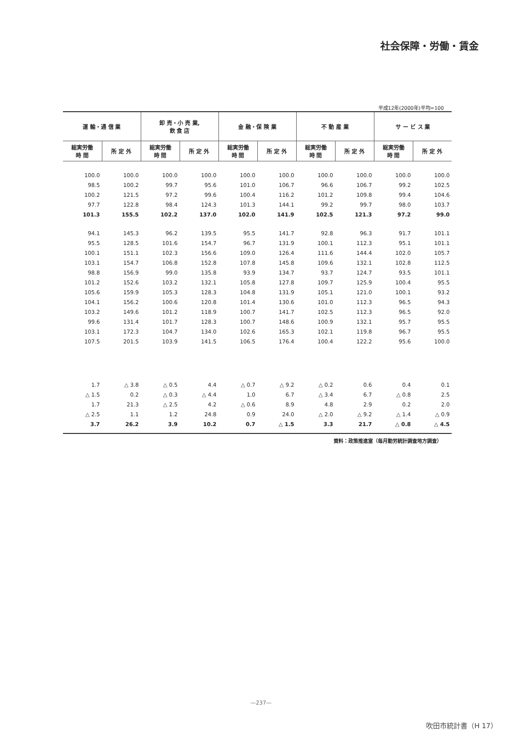社会保障・労働・賃金
平成12年(2000年)平均=100
| 運 輸・通 信 業 | | 卸 売・小 売 業, 飲 食 店 | | 金 融・保 険 業 | | 不 動 産 業 | | サ ー ビ ス 業 | |
| --- | --- | --- | --- | --- | --- | --- | --- | --- | --- |
| 総実労働 時 間 | 所 定 外 | 総実労働 時 間 | 所 定 外 | 総実労働 時 間 | 所 定 外 | 総実労働 時 間 | 所 定 外 | 総実労働 時 間 | 所 定 外 |
| 100.0 | 100.0 | 100.0 | 100.0 | 100.0 | 100.0 | 100.0 | 100.0 | 100.0 | 100.0 |
| 98.5 | 100.2 | 99.7 | 95.6 | 101.0 | 106.7 | 96.6 | 106.7 | 99.2 | 102.5 |
| 100.2 | 121.5 | 97.2 | 99.6 | 100.4 | 116.2 | 101.2 | 109.8 | 99.4 | 104.6 |
| 97.7 | 122.8 | 98.4 | 124.3 | 101.3 | 144.1 | 99.2 | 99.7 | 98.0 | 103.7 |
| 101.3 | 155.5 | 102.2 | 137.0 | 102.0 | 141.9 | 102.5 | 121.3 | 97.2 | 99.0 |
| 94.1 | 145.3 | 96.2 | 139.5 | 95.5 | 141.7 | 92.8 | 96.3 | 91.7 | 101.1 |
| 95.5 | 128.5 | 101.6 | 154.7 | 96.7 | 131.9 | 100.1 | 112.3 | 95.1 | 101.1 |
| 100.1 | 151.1 | 102.3 | 156.6 | 109.0 | 126.4 | 111.6 | 144.4 | 102.0 | 105.7 |
| 103.1 | 154.7 | 106.8 | 152.8 | 107.8 | 145.8 | 109.6 | 132.1 | 102.8 | 112.5 |
| 98.8 | 156.9 | 99.0 | 135.8 | 93.9 | 134.7 | 93.7 | 124.7 | 93.5 | 101.1 |
| 101.2 | 152.6 | 103.2 | 132.1 | 105.8 | 127.8 | 109.7 | 125.9 | 100.4 | 95.5 |
| 105.6 | 159.9 | 105.3 | 128.3 | 104.8 | 131.9 | 105.1 | 121.0 | 100.1 | 93.2 |
| 104.1 | 156.2 | 100.6 | 120.8 | 101.4 | 130.6 | 101.0 | 112.3 | 96.5 | 94.3 |
| 103.2 | 149.6 | 101.2 | 118.9 | 100.7 | 141.7 | 102.5 | 112.3 | 96.5 | 92.0 |
| 99.6 | 131.4 | 101.7 | 128.3 | 100.7 | 148.6 | 100.9 | 132.1 | 95.7 | 95.5 |
| 103.1 | 172.3 | 104.7 | 134.0 | 102.6 | 165.3 | 102.1 | 119.8 | 96.7 | 95.5 |
| 107.5 | 201.5 | 103.9 | 141.5 | 106.5 | 176.4 | 100.4 | 122.2 | 95.6 | 100.0 |
| 1.7 | △ 3.8 | △ 0.5 | 4.4 | △ 0.7 | △ 9.2 | △ 0.2 | 0.6 | 0.4 | 0.1 |
| △ 1.5 | 0.2 | △ 0.3 | △ 4.4 | 1.0 | 6.7 | △ 3.4 | 6.7 | △ 0.8 | 2.5 |
| 1.7 | 21.3 | △ 2.5 | 4.2 | △ 0.6 | 8.9 | 4.8 | 2.9 | 0.2 | 2.0 |
| △ 2.5 | 1.1 | 1.2 | 24.8 | 0.9 | 24.0 | △ 2.0 | △ 9.2 | △ 1.4 | △ 0.9 |
| 3.7 | 26.2 | 3.9 | 10.2 | 0.7 | △ 1.5 | 3.3 | 21.7 | △ 0.8 | △ 4.5 |
資料：政策推進室（毎月勤労統計調査地方調査）
—237—
吹田市統計書（H 17）